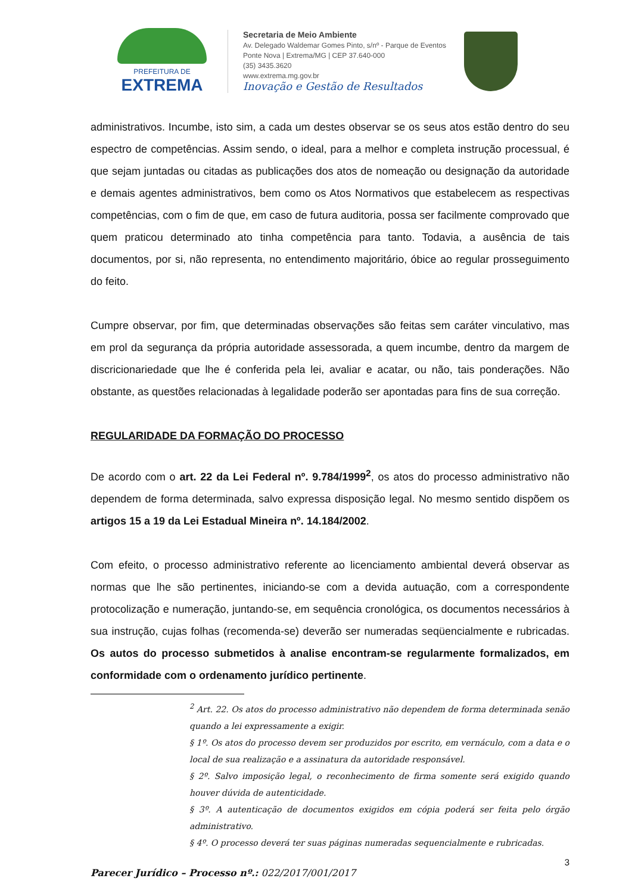PREFEITURA DE
EXTREMA
Secretaria de Meio Ambiente
Av. Delegado Waldemar Gomes Pinto, s/nº - Parque de Eventos
Ponte Nova | Extrema/MG | CEP 37.640-000
(35) 3435.3620
www.extrema.mg.gov.br
Inovação e Gestão de Resultados
administrativos. Incumbe, isto sim, a cada um destes observar se os seus atos estão dentro do seu espectro de competências. Assim sendo, o ideal, para a melhor e completa instrução processual, é que sejam juntadas ou citadas as publicações dos atos de nomeação ou designação da autoridade e demais agentes administrativos, bem como os Atos Normativos que estabelecem as respectivas competências, com o fim de que, em caso de futura auditoria, possa ser facilmente comprovado que quem praticou determinado ato tinha competência para tanto. Todavia, a ausência de tais documentos, por si, não representa, no entendimento majoritário, óbice ao regular prosseguimento do feito.
Cumpre observar, por fim, que determinadas observações são feitas sem caráter vinculativo, mas em prol da segurança da própria autoridade assessorada, a quem incumbe, dentro da margem de discricionariedade que lhe é conferida pela lei, avaliar e acatar, ou não, tais ponderações. Não obstante, as questões relacionadas à legalidade poderão ser apontadas para fins de sua correção.
REGULARIDADE DA FORMAÇÃO DO PROCESSO
De acordo com o art. 22 da Lei Federal nº. 9.784/1999<sup>2</sup>, os atos do processo administrativo não dependem de forma determinada, salvo expressa disposição legal. No mesmo sentido dispõem os artigos 15 a 19 da Lei Estadual Mineira nº. 14.184/2002.
Com efeito, o processo administrativo referente ao licenciamento ambiental deverá observar as normas que lhe são pertinentes, iniciando-se com a devida autuação, com a correspondente protocolização e numeração, juntando-se, em sequência cronológica, os documentos necessários à sua instrução, cujas folhas (recomenda-se) deverão ser numeradas seqüencialmente e rubricadas. Os autos do processo submetidos à analise encontram-se regularmente formalizados, em conformidade com o ordenamento jurídico pertinente.
<sup>2</sup> Art. 22. Os atos do processo administrativo não dependem de forma determinada senão quando a lei expressamente a exigir.
§ 1º. Os atos do processo devem ser produzidos por escrito, em vernáculo, com a data e o local de sua realização e a assinatura da autoridade responsável.
§ 2º. Salvo imposição legal, o reconhecimento de firma somente será exigido quando houver dúvida de autenticidade.
§ 3º. A autenticação de documentos exigidos em cópia poderá ser feita pelo órgão administrativo.
§ 4º. O processo deverá ter suas páginas numeradas sequencialmente e rubricadas.
3
Parecer Jurídico – Processo nº.: 022/2017/001/2017